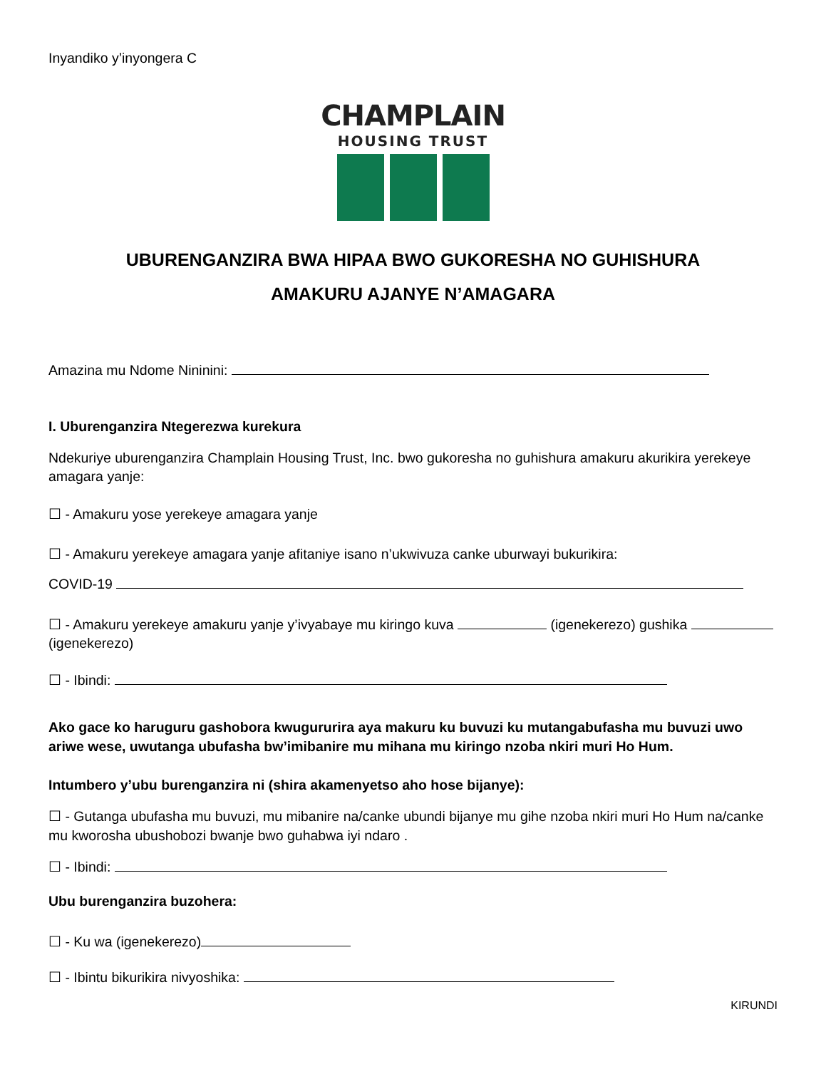Inyandiko y’inyongera C
CHAMPLAIN
HOUSING TRUST
UBURENGANZIRA BWA HIPAA BWO GUKORESHA NO GUHISHURA
AMAKURU AJANYE N’AMAGARA
Amazina mu Ndome Nininini:
I. Uburenganzira Ntegerezwa kurekura
Ndekuriye uburenganzira Champlain Housing Trust, Inc. bwo gukoresha no guhishura amakuru akurikira yerekeye amagara yanje:
☐ - Amakuru yose yerekeye amagara yanje
☐ - Amakuru yerekeye amagara yanje afitaniye isano n’ukwivuza canke uburwayi bukurikira:
COVID-19
☐ - Amakuru yerekeye amakuru yanje y’ivyabaye mu kiringo kuva (igenekerezo) gushika (igenekerezo)
☐ - Ibindi:
Ako gace ko haruguru gashobora kwugururira aya makuru ku buvuzi ku mutangabufasha mu buvuzi uwo ariwe wese, uwutanga ubufasha bw’imibanire mu mihana mu kiringo nzoba nkiri muri Ho Hum.
Intumbero y’ubu burenganzira ni (shira akamenyetso aho hose bijanye):
☐ - Gutanga ubufasha mu buvuzi, mu mibanire na/canke ubundi bijanye mu gihe nzoba nkiri muri Ho Hum na/canke mu kworosha ubushobozi bwanje bwo guhabwa iyi ndaro .
☐ - Ibindi:
Ubu burenganzira buzohera:
☐ - Ku wa (igenekerezo)
☐ - Ibintu bikurikira nivyoshika:
KIRUNDI